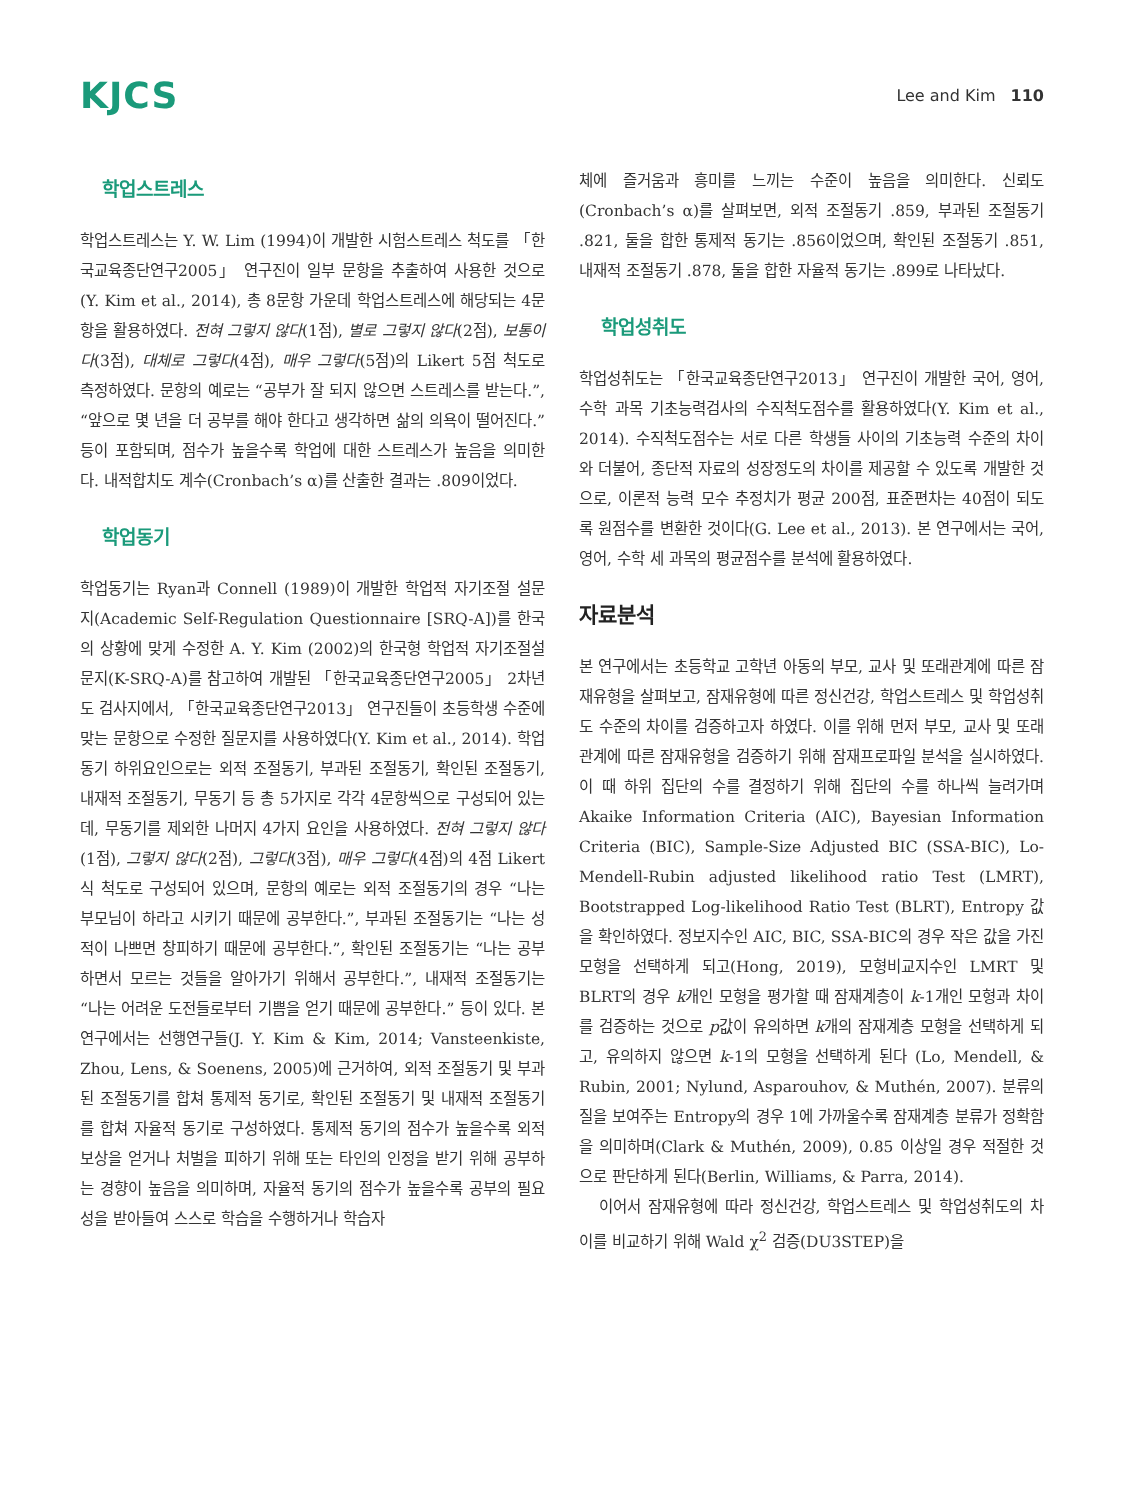KJCS
Lee and Kim 110
학업스트레스
학업스트레스는 Y. W. Lim (1994)이 개발한 시험스트레스 척도를 「한국교육종단연구2005」 연구진이 일부 문항을 추출하여 사용한 것으로(Y. Kim et al., 2014), 총 8문항 가운데 학업스트레스에 해당되는 4문항을 활용하였다. 전혀 그렇지 않다(1점), 별로 그렇지 않다(2점), 보통이다(3점), 대체로 그렇다(4점), 매우 그렇다(5점)의 Likert 5점 척도로 측정하였다. 문항의 예로는 “공부가 잘 되지 않으면 스트레스를 받는다.”, “앞으로 몇 년을 더 공부를 해야 한다고 생각하면 삶의 의욕이 떨어진다.” 등이 포함되며, 점수가 높을수록 학업에 대한 스트레스가 높음을 의미한다. 내적합치도 계수(Cronbach’s α)를 산출한 결과는 .809이었다.
학업동기
학업동기는 Ryan과 Connell (1989)이 개발한 학업적 자기조절 설문지(Academic Self-Regulation Questionnaire [SRQ-A])를 한국의 상황에 맞게 수정한 A. Y. Kim (2002)의 한국형 학업적 자기조절설문지(K-SRQ-A)를 참고하여 개발된 「한국교육종단연구2005」 2차년도 검사지에서, 「한국교육종단연구2013」 연구진들이 초등학생 수준에 맞는 문항으로 수정한 질문지를 사용하였다(Y. Kim et al., 2014). 학업동기 하위요인으로는 외적 조절동기, 부과된 조절동기, 확인된 조절동기, 내재적 조절동기, 무동기 등 총 5가지로 각각 4문항씩으로 구성되어 있는데, 무동기를 제외한 나머지 4가지 요인을 사용하였다. 전혀 그렇지 않다(1점), 그렇지 않다(2점), 그렇다(3점), 매우 그렇다(4점)의 4점 Likert식 척도로 구성되어 있으며, 문항의 예로는 외적 조절동기의 경우 “나는 부모님이 하라고 시키기 때문에 공부한다.”, 부과된 조절동기는 “나는 성적이 나쁘면 창피하기 때문에 공부한다.”, 확인된 조절동기는 “나는 공부하면서 모르는 것들을 알아가기 위해서 공부한다.”, 내재적 조절동기는 “나는 어려운 도전들로부터 기쁨을 얻기 때문에 공부한다.” 등이 있다. 본 연구에서는 선행연구들(J. Y. Kim & Kim, 2014; Vansteenkiste, Zhou, Lens, & Soenens, 2005)에 근거하여, 외적 조절동기 및 부과된 조절동기를 합쳐 통제적 동기로, 확인된 조절동기 및 내재적 조절동기를 합쳐 자율적 동기로 구성하였다. 통제적 동기의 점수가 높을수록 외적 보상을 얻거나 처벌을 피하기 위해 또는 타인의 인정을 받기 위해 공부하는 경향이 높음을 의미하며, 자율적 동기의 점수가 높을수록 공부의 필요성을 받아들여 스스로 학습을 수행하거나 학습자
체에 즐거움과 흥미를 느끼는 수준이 높음을 의미한다. 신뢰도(Cronbach’s α)를 살펴보면, 외적 조절동기 .859, 부과된 조절동기 .821, 둘을 합한 통제적 동기는 .856이었으며, 확인된 조절동기 .851, 내재적 조절동기 .878, 둘을 합한 자율적 동기는 .899로 나타났다.
학업성취도
학업성취도는 「한국교육종단연구2013」 연구진이 개발한 국어, 영어, 수학 과목 기초능력검사의 수직척도점수를 활용하였다(Y. Kim et al., 2014). 수직척도점수는 서로 다른 학생들 사이의 기초능력 수준의 차이와 더불어, 종단적 자료의 성장정도의 차이를 제공할 수 있도록 개발한 것으로, 이론적 능력 모수 추정치가 평균 200점, 표준편차는 40점이 되도록 원점수를 변환한 것이다(G. Lee et al., 2013). 본 연구에서는 국어, 영어, 수학 세 과목의 평균점수를 분석에 활용하였다.
자료분석
본 연구에서는 초등학교 고학년 아동의 부모, 교사 및 또래관계에 따른 잠재유형을 살펴보고, 잠재유형에 따른 정신건강, 학업스트레스 및 학업성취도 수준의 차이를 검증하고자 하였다. 이를 위해 먼저 부모, 교사 및 또래관계에 따른 잠재유형을 검증하기 위해 잠재프로파일 분석을 실시하였다. 이 때 하위 집단의 수를 결정하기 위해 집단의 수를 하나씩 늘려가며 Akaike Information Criteria (AIC), Bayesian Information Criteria (BIC), Sample-Size Adjusted BIC (SSA-BIC), Lo-Mendell-Rubin adjusted likelihood ratio Test (LMRT), Bootstrapped Log-likelihood Ratio Test (BLRT), Entropy 값을 확인하였다. 정보지수인 AIC, BIC, SSA-BIC의 경우 작은 값을 가진 모형을 선택하게 되고(Hong, 2019), 모형비교지수인 LMRT 및 BLRT의 경우 k개인 모형을 평가할 때 잠재계층이 k-1개인 모형과 차이를 검증하는 것으로 p값이 유의하면 k개의 잠재계층 모형을 선택하게 되고, 유의하지 않으면 k-1의 모형을 선택하게 된다 (Lo, Mendell, & Rubin, 2001; Nylund, Asparouhov, & Muthén, 2007). 분류의 질을 보여주는 Entropy의 경우 1에 가까울수록 잠재계층 분류가 정확함을 의미하며(Clark & Muthén, 2009), 0.85 이상일 경우 적절한 것으로 판단하게 된다(Berlin, Williams, & Parra, 2014).
이어서 잠재유형에 따라 정신건강, 학업스트레스 및 학업성취도의 차이를 비교하기 위해 Wald χ<sup>2</sup> 검증(DU3STEP)을